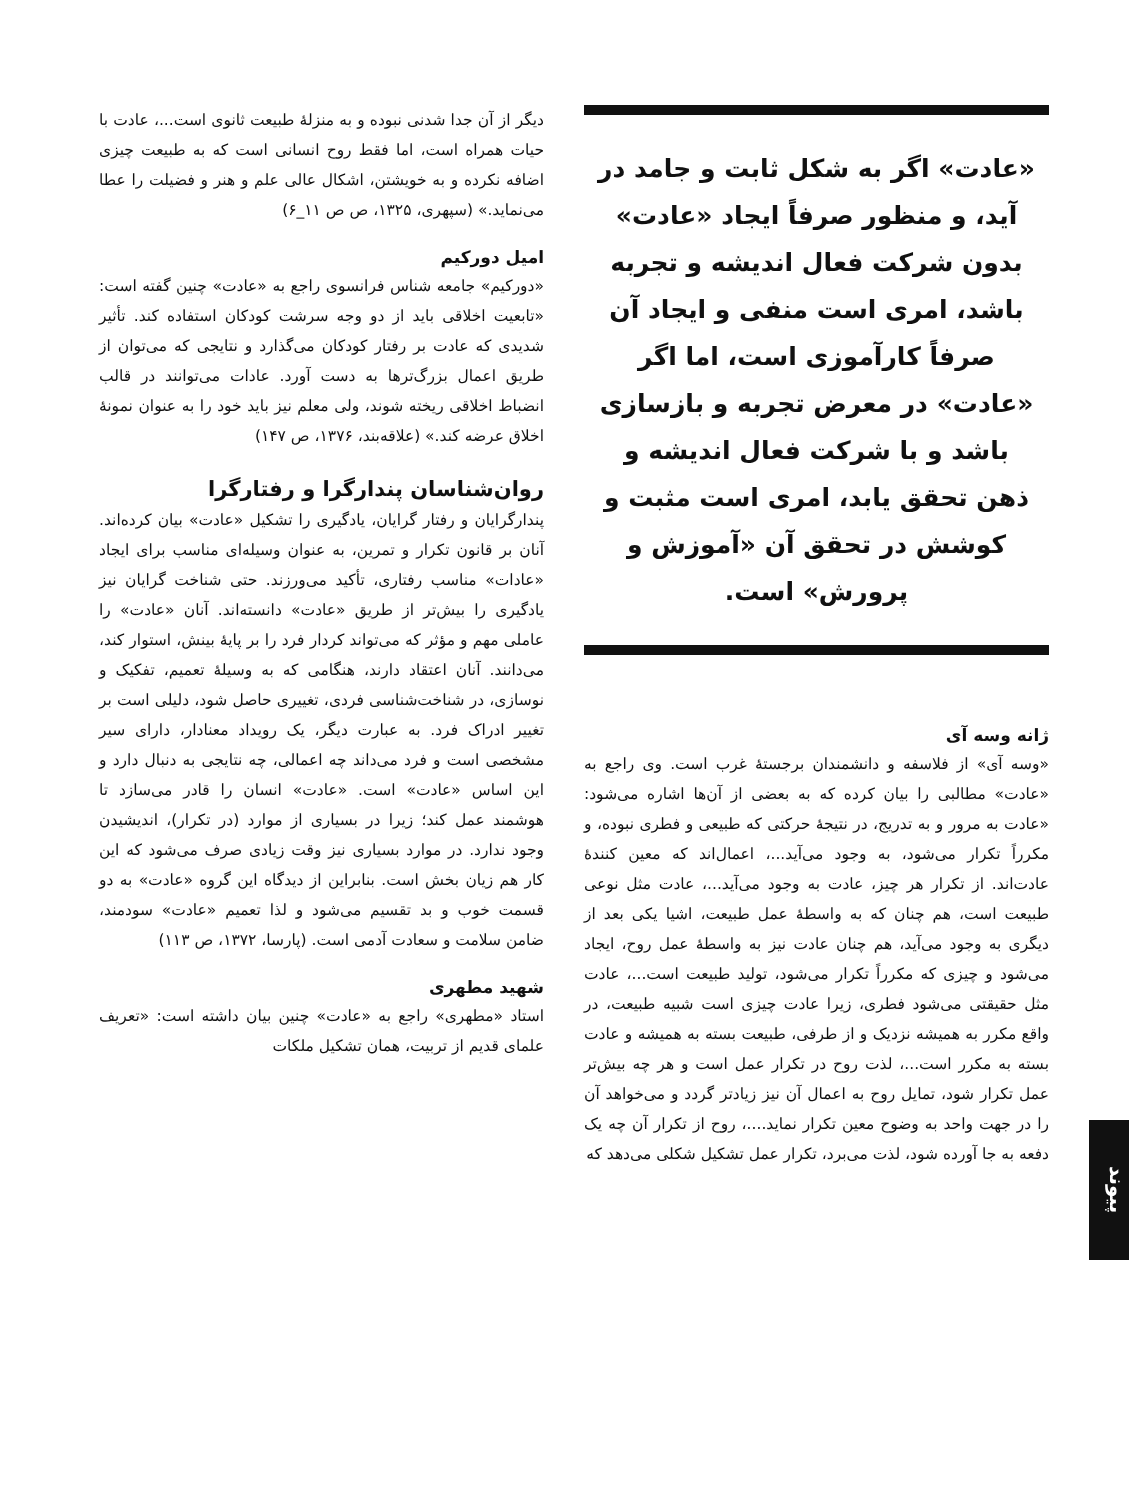«عادت» اگر به شکل ثابت و جامد در آید، و منظور صرفاً ایجاد «عادت» بدون شرکت فعال اندیشه و تجربه باشد، امری است منفی و ایجاد آن صرفاً کارآموزی است، اما اگر «عادت» در معرض تجربه و بازسازی باشد و با شرکت فعال اندیشه و ذهن تحقق یابد، امری است مثبت و کوشش در تحقق آن «آموزش و پرورش» است.
ژانه وسه آی
«وسه آی» از فلاسفه و دانشمندان برجستهٔ غرب است. وی راجع به «عادت» مطالبی را بیان کرده که به بعضی از آن‌ها اشاره می‌شود: «عادت به مرور و به تدریج، در نتیجهٔ حرکتی که طبیعی و فطری نبوده، و مکرراً تکرار می‌شود، به وجود می‌آید...، اعمال‌اند که معین کنندهٔ عادت‌اند. از تکرار هر چیز، عادت به وجود می‌آید...، عادت مثل نوعی طبیعت است، هم چنان که به واسطهٔ عمل طبیعت، اشیا یکی بعد از دیگری به وجود می‌آید، هم چنان عادت نیز به واسطهٔ عمل روح، ایجاد می‌شود و چیزی که مکرراً تکرار می‌شود، تولید طبیعت است...، عادت مثل حقیقتی می‌شود فطری، زیرا عادت چیزی است شبیه طبیعت، در واقع مکرر به همیشه نزدیک و از طرفی، طبیعت بسته به همیشه و عادت بسته به مکرر است...، لذت روح در تکرار عمل است و هر چه بیش‌تر عمل تکرار شود، تمایل روح به اعمال آن نیز زیادتر گردد و می‌خواهد آن را در جهت واحد به وضوح معین تکرار نماید....، روح از تکرار آن چه یک دفعه به جا آورده شود، لذت می‌برد، تکرار عمل تشکیل شکلی می‌دهد که
دیگر از آن جدا شدنی نبوده و به منزلهٔ طبیعت ثانوی است...، عادت با حیات همراه است، اما فقط روح انسانی است که به طبیعت چیزی اضافه نکرده و به خویشتن، اشکال عالی علم و هنر و فضیلت را عطا می‌نماید.» (سپهری، ۱۳۲۵، ص ص ۱۱_۶)
امیل دورکیم
«دورکیم» جامعه شناس فرانسوی راجع به «عادت» چنین گفته است: «تابعیت اخلاقی باید از دو وجه سرشت کودکان استفاده کند. تأثیر شدیدی که عادت بر رفتار کودکان می‌گذارد و نتایجی که می‌توان از طریق اعمال بزرگ‌ترها به دست آورد. عادات می‌توانند در قالب انضباط اخلاقی ریخته شوند، ولی معلم نیز باید خود را به عنوان نمونهٔ اخلاق عرضه کند.» (علاقه‌بند، ۱۳۷۶، ص ۱۴۷)
روان‌شناسان پندارگرا و رفتارگرا
پندارگرایان و رفتار گرایان، یادگیری را تشکیل «عادت» بیان کرده‌اند. آنان بر قانون تکرار و تمرین، به عنوان وسیله‌ای مناسب برای ایجاد «عادات» مناسب رفتاری، تأکید می‌ورزند. حتی شناخت گرایان نیز یادگیری را بیش‌تر از طریق «عادت» دانسته‌اند. آنان «عادت» را عاملی مهم و مؤثر که می‌تواند کردار فرد را بر پایهٔ بینش، استوار کند، می‌دانند. آنان اعتقاد دارند، هنگامی که به وسیلهٔ تعمیم، تفکیک و نوسازی، در شناخت‌شناسی فردی، تغییری حاصل شود، دلیلی است بر تغییر ادراک فرد. به عبارت دیگر، یک رویداد معنادار، دارای سیر مشخصی است و فرد می‌داند چه اعمالی، چه نتایجی به دنبال دارد و این اساس «عادت» است. «عادت» انسان را قادر می‌سازد تا هوشمند عمل کند؛ زیرا در بسیاری از موارد (در تکرار)، اندیشیدن وجود ندارد. در موارد بسیاری نیز وقت زیادی صرف می‌شود که این کار هم زیان بخش است. بنابراین از دیدگاه این گروه «عادت» به دو قسمت خوب و بد تقسیم می‌شود و لذا تعمیم «عادت» سودمند، ضامن سلامت و سعادت آدمی است. (پارسا، ۱۳۷۲، ص ۱۱۳)
شهید مطهری
استاد «مطهری» راجع به «عادت» چنین بیان داشته است: «تعریف علمای قدیم از تربیت، همان تشکیل ملکات
پیوند